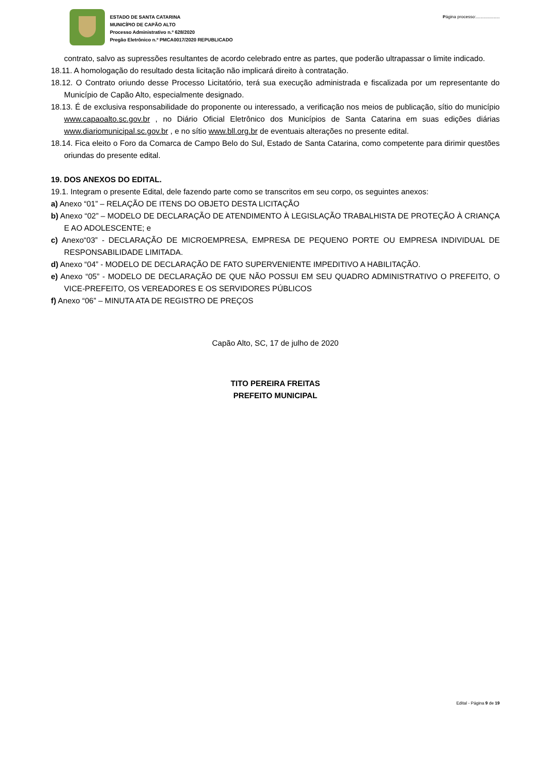ESTADO DE SANTA CATARINA
MUNICÍPIO DE CAPÃO ALTO
Processo Administrativo n.º 628/2020
Pregão Eletrônico n.º PMCA0017/2020 REPUBLICADO
Página processo:....................
contrato, salvo as supressões resultantes de acordo celebrado entre as partes, que poderão ultrapassar o limite indicado.
18.11. A homologação do resultado desta licitação não implicará direito à contratação.
18.12. O Contrato oriundo desse Processo Licitatório, terá sua execução administrada e fiscalizada por um representante do Município de Capão Alto, especialmente designado.
18.13. É de exclusiva responsabilidade do proponente ou interessado, a verificação nos meios de publicação, sítio do município www.capaoalto.sc.gov.br , no Diário Oficial Eletrônico dos Municípios de Santa Catarina em suas edições diárias www.diariomunicipal.sc.gov.br , e no sítio www.bll.org.br de eventuais alterações no presente edital.
18.14. Fica eleito o Foro da Comarca de Campo Belo do Sul, Estado de Santa Catarina, como competente para dirimir questões oriundas do presente edital.
19. DOS ANEXOS DO EDITAL.
19.1. Integram o presente Edital, dele fazendo parte como se transcritos em seu corpo, os seguintes anexos:
a) Anexo “01” – RELAÇÃO DE ITENS DO OBJETO DESTA LICITAÇÃO
b) Anexo “02” – MODELO DE DECLARAÇÃO DE ATENDIMENTO À LEGISLAÇÃO TRABALHISTA DE PROTEÇÃO À CRIANÇA E AO ADOLESCENTE; e
c) Anexo“03” - DECLARAÇÃO DE MICROEMPRESA, EMPRESA DE PEQUENO PORTE OU EMPRESA INDIVIDUAL DE RESPONSABILIDADE LIMITADA.
d) Anexo “04” - MODELO DE DECLARAÇÃO DE FATO SUPERVENIENTE IMPEDITIVO A HABILITAÇÃO.
e) Anexo “05” - MODELO DE DECLARAÇÃO DE QUE NÃO POSSUI EM SEU QUADRO ADMINISTRATIVO O PREFEITO, O VICE-PREFEITO, OS VEREADORES E OS SERVIDORES PÚBLICOS
f) Anexo “06” – MINUTA ATA DE REGISTRO DE PREÇOS
Capão Alto, SC, 17 de julho de 2020
TITO PEREIRA FREITAS
PREFEITO MUNICIPAL
Edital - Página 9 de 19